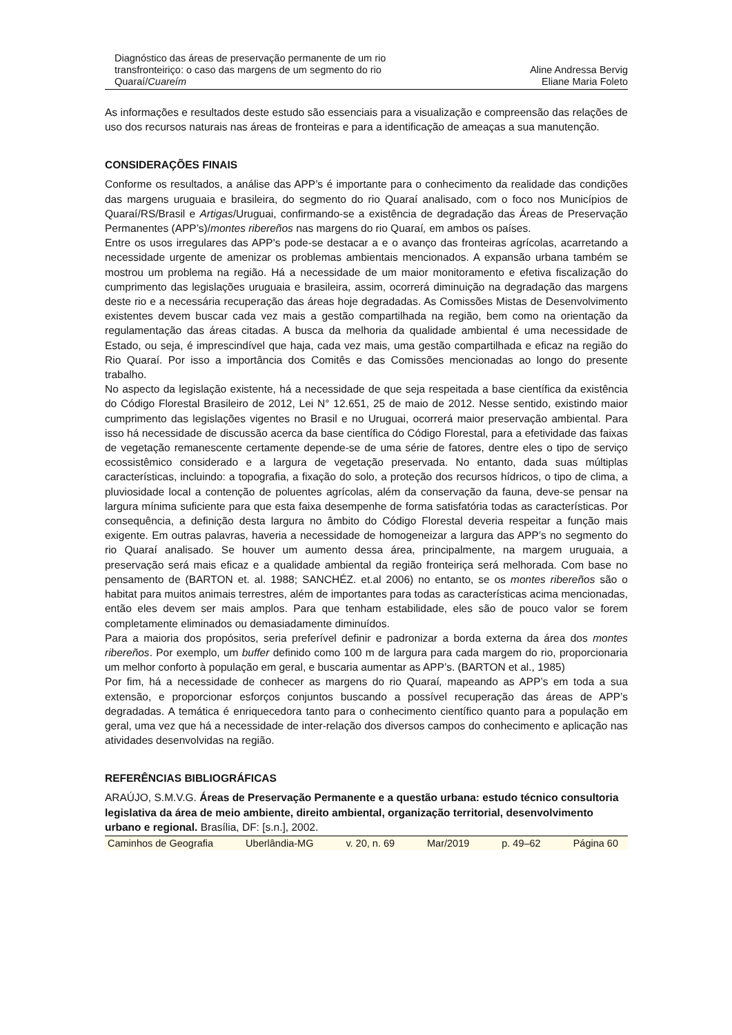Diagnóstico das áreas de preservação permanente de um rio transfronteiriço: o caso das margens de um segmento do rio Quaraí/Cuareím
Aline Andressa Bervig
Eliane Maria Foleto
As informações e resultados deste estudo são essenciais para a visualização e compreensão das relações de uso dos recursos naturais nas áreas de fronteiras e para a identificação de ameaças a sua manutenção.
CONSIDERAÇÕES FINAIS
Conforme os resultados, a análise das APP’s é importante para o conhecimento da realidade das condições das margens uruguaia e brasileira, do segmento do rio Quaraí analisado, com o foco nos Municípios de Quaraí/RS/Brasil e Artigas/Uruguai, confirmando-se a existência de degradação das Áreas de Preservação Permanentes (APP’s)/montes ribereños nas margens do rio Quaraí, em ambos os países.
Entre os usos irregulares das APP's pode-se destacar a e o avanço das fronteiras agrícolas, acarretando a necessidade urgente de amenizar os problemas ambientais mencionados. A expansão urbana também se mostrou um problema na região. Há a necessidade de um maior monitoramento e efetiva fiscalização do cumprimento das legislações uruguaia e brasileira, assim, ocorrerá diminuição na degradação das margens deste rio e a necessária recuperação das áreas hoje degradadas. As Comissões Mistas de Desenvolvimento existentes devem buscar cada vez mais a gestão compartilhada na região, bem como na orientação da regulamentação das áreas citadas. A busca da melhoria da qualidade ambiental é uma necessidade de Estado, ou seja, é imprescindível que haja, cada vez mais, uma gestão compartilhada e eficaz na região do Rio Quaraí. Por isso a importância dos Comitês e das Comissões mencionadas ao longo do presente trabalho.
No aspecto da legislação existente, há a necessidade de que seja respeitada a base científica da existência do Código Florestal Brasileiro de 2012, Lei N° 12.651, 25 de maio de 2012. Nesse sentido, existindo maior cumprimento das legislações vigentes no Brasil e no Uruguai, ocorrerá maior preservação ambiental. Para isso há necessidade de discussão acerca da base científica do Código Florestal, para a efetividade das faixas de vegetação remanescente certamente depende-se de uma série de fatores, dentre eles o tipo de serviço ecossistêmico considerado e a largura de vegetação preservada. No entanto, dada suas múltiplas características, incluindo: a topografia, a fixação do solo, a proteção dos recursos hídricos, o tipo de clima, a pluviosidade local a contenção de poluentes agrícolas, além da conservação da fauna, deve-se pensar na largura mínima suficiente para que esta faixa desempenhe de forma satisfatória todas as características. Por consequência, a definição desta largura no âmbito do Código Florestal deveria respeitar a função mais exigente. Em outras palavras, haveria a necessidade de homogeneizar a largura das APP’s no segmento do rio Quaraí analisado. Se houver um aumento dessa área, principalmente, na margem uruguaia, a preservação será mais eficaz e a qualidade ambiental da região fronteiriça será melhorada. Com base no pensamento de (BARTON et. al. 1988; SANCHÉZ. et.al 2006) no entanto, se os montes ribereños são o habitat para muitos animais terrestres, além de importantes para todas as características acima mencionadas, então eles devem ser mais amplos. Para que tenham estabilidade, eles são de pouco valor se forem completamente eliminados ou demasiadamente diminuídos.
Para a maioria dos propósitos, seria preferível definir e padronizar a borda externa da área dos montes ribereños. Por exemplo, um buffer definido como 100 m de largura para cada margem do rio, proporcionaria um melhor conforto à população em geral, e buscaria aumentar as APP’s. (BARTON et al., 1985)
Por fim, há a necessidade de conhecer as margens do rio Quaraí, mapeando as APP’s em toda a sua extensão, e proporcionar esforços conjuntos buscando a possível recuperação das áreas de APP’s degradadas. A temática é enriquecedora tanto para o conhecimento científico quanto para a população em geral, uma vez que há a necessidade de inter-relação dos diversos campos do conhecimento e aplicação nas atividades desenvolvidas na região.
REFERÊNCIAS BIBLIOGRÁFICAS
ARAÚJO, S.M.V.G. Áreas de Preservação Permanente e a questão urbana: estudo técnico consultoria legislativa da área de meio ambiente, direito ambiental, organização territorial, desenvolvimento urbano e regional. Brasília, DF: [s.n.], 2002.
Caminhos de Geografia Uberlândia-MG v. 20, n. 69 Mar/2019 p. 49–62 Página 60